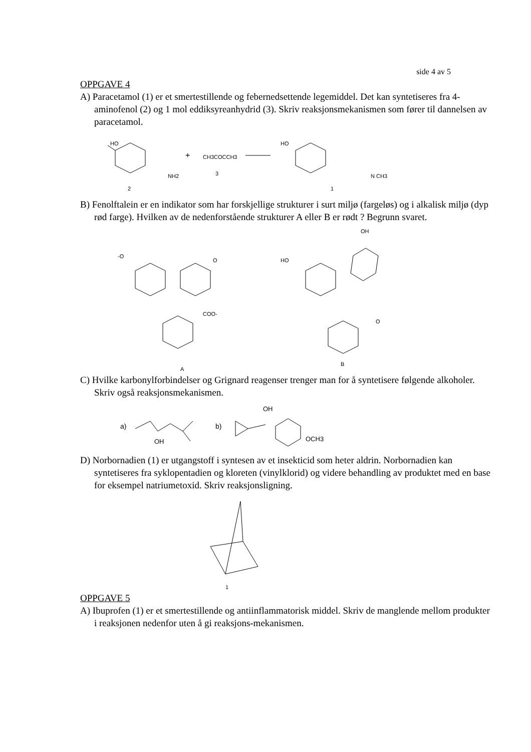side 4 av 5
OPPGAVE 4
A) Paracetamol (1) er et smertestillende og febernedsettende legemiddel. Det kan syntetiseres fra 4-aminofenol (2) og 1 mol eddiksyreanhydrid (3). Skriv reaksjonsmekanismen som fører til dannelsen av paracetamol.
HO
NH2
2
+
CH3COCCH3
3
HO
N CH3
1
B) Fenolftalein er en indikator som har forskjellige strukturer i surt miljø (fargeløs) og i alkalisk miljø (dyp rød farge). Hvilken av de nedenforstående strukturer A eller B er rødt ? Begrunn svaret.
-O
O
COO-
A
OH
HO
O
B
C) Hvilke karbonylforbindelser og Grignard reagenser trenger man for å syntetisere følgende alkoholer. Skriv også reaksjonsmekanismen.
a)
OH
b)
OH
OCH3
D) Norbornadien (1) er utgangstoff i syntesen av et insekticid som heter aldrin. Norbornadien kan syntetiseres fra syklopentadien og kloreten (vinylklorid) og videre behandling av produktet med en base for eksempel natriumetoxid. Skriv reaksjonsligning.
1
OPPGAVE 5
A) Ibuprofen (1) er et smertestillende og antiinflammatorisk middel. Skriv de manglende mellom produkter i reaksjonen nedenfor uten å gi reaksjons-mekanismen.